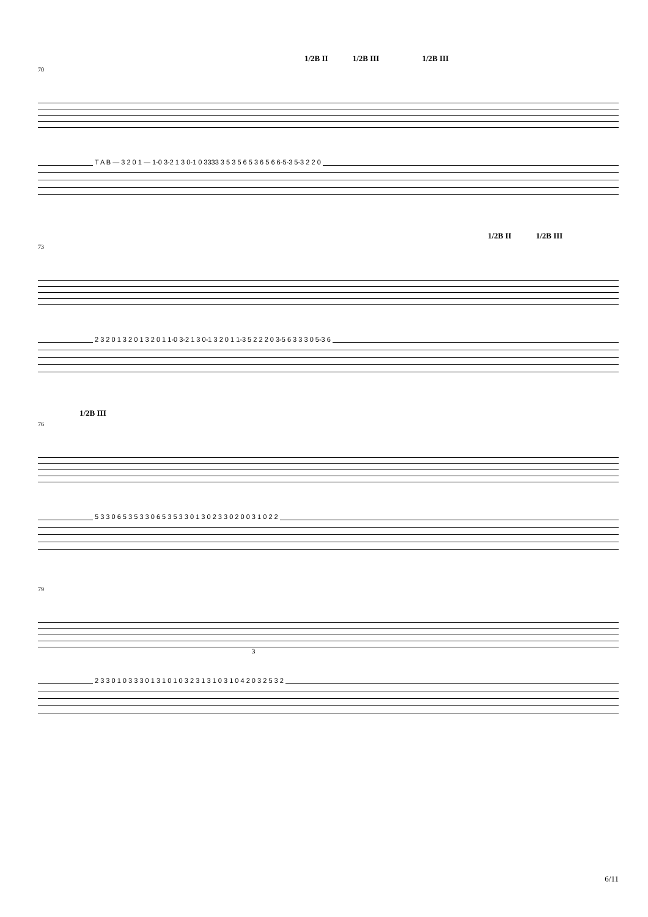1/2B II 1/2B III 1/2B III
70
T A B — 3 2 0 1 — 1-0 3-2 1 3 0-1 0 3333 3 5 3 5 6 5 3 6 5 6 6-5-3 5-3 2 2 0
1/2B II 1/2B III
73
2 3 2 0 1 3 2 0 1 3 2 0 1 1-0 3-2 1 3 0-1 3 2 0 1 1-3 5 2 2 2 0 3-5 6 3 3 3 0 5-3 6
1/2B III
76
5 3 3 0 6 5 3 5 3 3 0 6 5 3 5 3 3 0 1 3 0 2 3 3 0 2 0 0 3 1 0 2 2
79
3
2 3 3 0 1 0 3 3 3 0 1 3 1 0 1 0 3 2 3 1 3 1 0 3 1 0 4 2 0 3 2 5 3 2
6/11